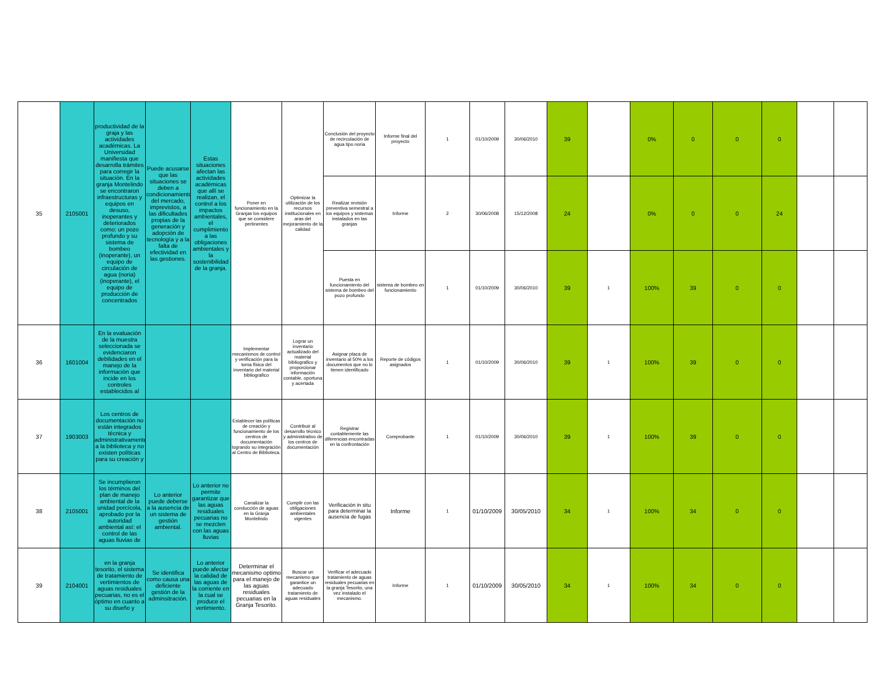| 35 | 2105001 | productividad de la graja y las actividades académicas. La Universidad manifiesta que desarrolla trámites para corregir la situación. En la granja Montelindo se encontraron infraestructuras y equipos en desuso, inoperantes y deteriorados como: un pozo profundo y su sistema de bombeo (inoperante), un equipo de circulación de agua (noria) (inoperante), el equipo de producción de concentrados | Puede acusarse que las situaciones se deben a condicionamientos del mercado, imprevistos, a las dificultades propias de la generación y adopción de tecnología y a la falta de efectividad en las gestiones. | Estas situaciones afectan las actividades académicas que allí se realizan, el control a los impactos ambientales, el cumplimiento a las obligaciones ambientales y la sostenibilidad de la granja. | Poner en funcionamiento en la Granjas los equipos que se considere pertinentes | Optimizar la utilización de los recursos institucionales en aras del mejoramiento de la calidad | Conclusión del proyecto de recirculación de agua tipo noria | Informe final del proyecto | 1 | 01/10/2009 | 30/06/2010 | 39 | | 0% | 0 | 0 | 0 | | |
| | | | | | | | Realizar revisión preventiva semestral a los equipos y sistemas instalados en las granjas | Informe | 2 | 30/06/2008 | 15/12/2008 | 24 | | 0% | 0 | 0 | 24 | | |
| | | | | | | | Puesta en funcionamiento del sistema de bombeo del pozo profundo | sistema de bombeo en funcionamiento | 1 | 01/10/2009 | 30/06/2010 | 39 | 1 | 100% | 39 | 0 | 0 | | |
| 36 | 1601004 | En la evaluación de la muestra seleccionada se evidenciaron debilidades en el manejo de la información que incide en los controles establecidos al | | | Implementar mecanismos de control y verificación para la toma física del inventario del material bibliografico | Lograr un inventario actualizado del material bibliografico y proporcionar información contable, oportuna y acertada | Asignar placa de inventario al 50% a los documentos que no lo tienen identificado | Reporte de códigos asignados | 1 | 01/10/2009 | 30/06/2010 | 39 | 1 | 100% | 39 | 0 | 0 | | |
| 37 | 1903003 | Los centros de documentación no están integrados técnica y administrativamente a la biblioteca y no existen políticas para su creación y | | | Establecer las políticas de creación y funcionamiento de los centros de documentación logrando su integración al Centro de Biblioteca. | Contribuir al desarrollo técnico y administrativo de los centros de documentación | Registrar contablemente las diferencias encontradas en la confrontación | Comprobante | 1 | 01/10/2009 | 30/06/2010 | 39 | 1 | 100% | 39 | 0 | 0 | | |
| 38 | 2105001 | Se incumplieron los términos del plan de manejo ambiental de la unidad porcícola, aprobado por la autoridad ambiental así: el control de las aguas lluvias de | Lo anterior puede deberse a la ausencia de un sistema de gestión ambiental. | Lo anterior no permite garantizar que las aguas residuales pecuarias no se mezclen con las aguas lluvias | Canalizar la conducción de aguas en la Granja Montelindo | Cumplir con las obligaciones ambientales vigentes | Verificación in situ para determinar la ausencia de fugas | Informe | 1 | 01/10/2009 | 30/05/2010 | 34 | 1 | 100% | 34 | 0 | 0 | | |
| 39 | 2104001 | en la granja tesorito, el sistema de tratamiento de vertimientos de aguas residuales pecuarias, no es el óptimo en cuanto a su diseño y | Se identifica como causa una deficiente gestión de la adminsitración. | Lo anterior puede afectar la calidad de las aguas de la corriente en la cual se produce el vertimiento. | Determinar el mecanismo optimo para el manejo de las aguas residuales pecuarias en la Granja Tesorito. | Buscar un mecanismo que garantice un adecuado tratamiento de aguas residuales | Verificar el adecuado tratamiento de aguas residuales pecuarias en la granja Tesorito, una vez instalado el mecanismo. | Informe | 1 | 01/10/2009 | 30/05/2010 | 34 | 1 | 100% | 34 | 0 | 0 | | |